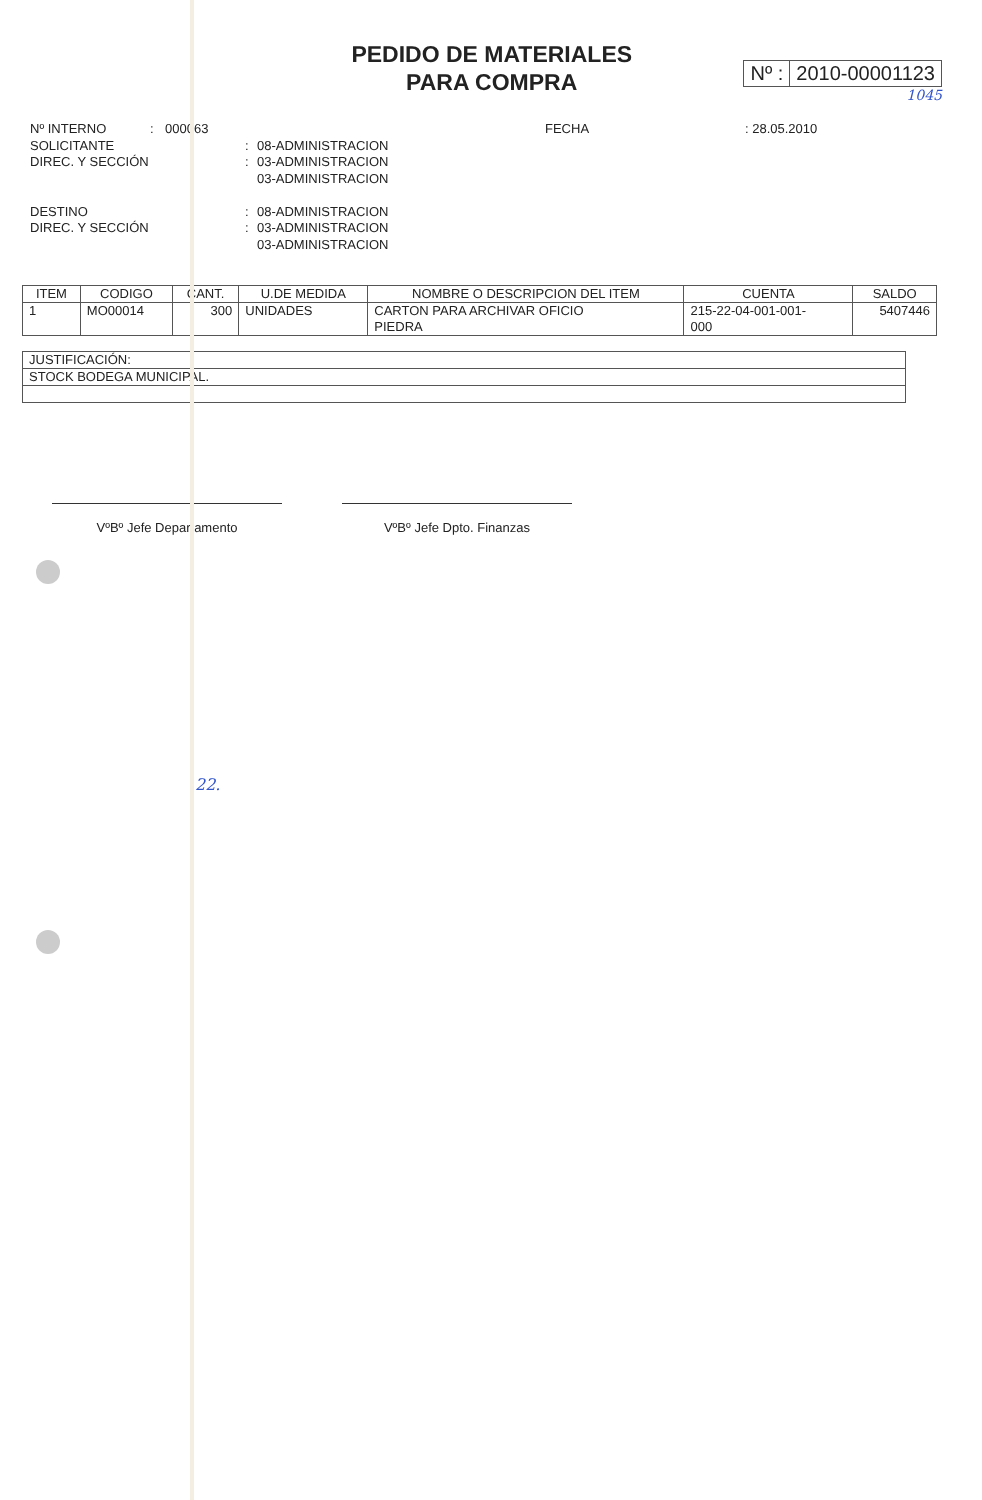PEDIDO DE MATERIALES
PARA COMPRA
Nº : 2010-00001123
1045
Nº INTERNO: 000063 FECHA: 28.05.2010
SOLICITANTE: 08-ADMINISTRACION
DIREC. Y SECCIÓN: 03-ADMINISTRACION
03-ADMINISTRACION
DESTINO: 08-ADMINISTRACION
DIREC. Y SECCIÓN: 03-ADMINISTRACION
03-ADMINISTRACION
| ITEM | CODIGO | CANT. | U.DE MEDIDA | NOMBRE O DESCRIPCION DEL ITEM | CUENTA | SALDO |
| --- | --- | --- | --- | --- | --- | --- |
| 1 | MO00014 | 300 | UNIDADES | CARTON PARA ARCHIVAR OFICIO PIEDRA | 215-22-04-001-001- 000 | 5407446 |
| JUSTIFICACIÓN: |
| STOCK BODEGA MUNICIPAL. |
VºBº Jefe Departamento VºBº Jefe Dpto. Finanzas
22.